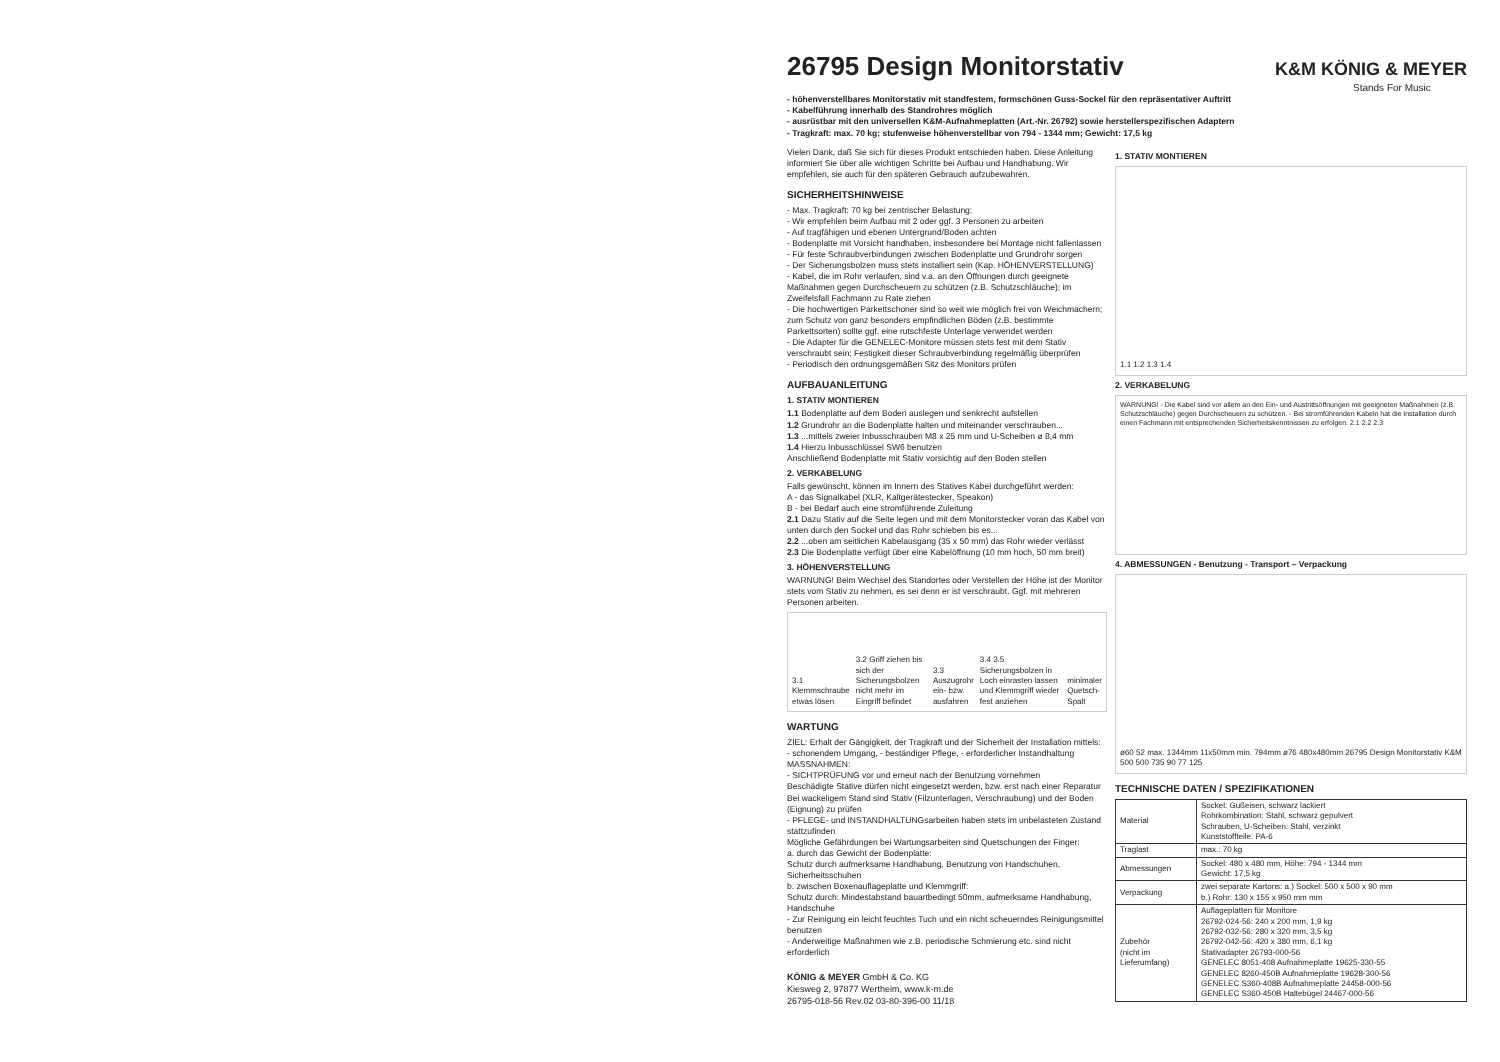26795 Design Monitorstativ
K&M KÖNIG & MEYER
Stands For Music
- höhenverstellbares Monitorstativ mit standfestem, formschönen Guss-Sockel für den repräsentativer Auftritt
- Kabelführung innerhalb des Standrohres möglich
- ausrüstbar mit den universellen K&M-Aufnahmeplatten (Art.-Nr. 26792) sowie herstellerspezifischen Adaptern
- Tragkraft: max. 70 kg; stufenweise höhenverstellbar von 794 - 1344 mm; Gewicht: 17,5 kg
Vielen Dank, daß Sie sich für dieses Produkt entschieden haben. Diese Anleitung informiert Sie über alle wichtigen Schritte bei Aufbau und Handhabung. Wir empfehlen, sie auch für den späteren Gebrauch aufzubewahren.
SICHERHEITSHINWEISE
- Max. Tragkraft: 70 kg bei zentrischer Belastung;
- Wir empfehlen beim Aufbau mit 2 oder ggf. 3 Personen zu arbeiten
- Auf tragfähigen und ebenen Untergrund/Boden achten
- Bodenplatte mit Vorsicht handhaben, insbesondere bei Montage nicht fallenlassen
- Für feste Schraubverbindungen zwischen Bodenplatte und Grundrohr sorgen
- Der Sicherungsbolzen muss stets installiert sein (Kap. HÖHENVERSTELLUNG)
- Kabel, die im Rohr verlaufen, sind v.a. an den Öffnungen durch geeignete Maßnahmen gegen Durchscheuern zu schützen (z.B. Schutzschläuche); im Zweifelsfall Fachmann zu Rate ziehen
- Die hochwertigen Parkettschoner sind so weit wie möglich frei von Weichmachern; zum Schutz von ganz besonders empfindlichen Böden (z.B. bestimmte Parkettsorten) sollte ggf. eine rutschfeste Unterlage verwendet werden
- Die Adapter für die GENELEC-Monitore müssen stets fest mit dem Stativ verschraubt sein; Festigkeit dieser Schraubverbindung regelmäßig überprüfen
- Periodisch den ordnungsgemäßen Sitz des Monitors prüfen
AUFBAUANLEITUNG
1. STATIV MONTIEREN
1.1 Bodenplatte auf dem Boden auslegen und senkrecht aufstellen
1.2 Grundrohr an die Bodenplatte halten und miteinander verschrauben...
1.3 ...mittels zweier Inbusschrauben M8 x 25 mm und U-Scheiben ø 8,4 mm
1.4 Hierzu Inbusschlüssel SW6 benutzen
Anschließend Bodenplatte mit Stativ vorsichtig auf den Boden stellen
2. VERKABELUNG
Falls gewünscht, können im Innern des Statives Kabel durchgeführt werden:
A - das Signalkabel (XLR, Kaltgerätestecker, Speakon)
B - bei Bedarf auch eine stromführende Zuleitung
2.1 Dazu Stativ auf die Seite legen und mit dem Monitorstecker voran das Kabel von unten durch den Sockel und das Rohr schieben bis es...
2.2 ...oben am seitlichen Kabelausgang (35 x 50 mm) das Rohr wieder verlässt
2.3 Die Bodenplatte verfügt über eine Kabelöffnung (10 mm hoch, 50 mm breit)
3. HÖHENVERSTELLUNG
WARNUNG! Beim Wechsel des Standortes oder Verstellen der Höhe ist der Monitor stets vom Stativ zu nehmen, es sei denn er ist verschraubt. Ggf. mit mehreren Personen arbeiten.
3.1 Klemmschraube etwas lösen 3.2 Griff ziehen bis sich der Sicherungsbolzen nicht mehr im Eingriff befindet 3.3 Auszugrohr ein- bzw. ausfahren 3.4 3.5 Sicherungsbolzen in Loch einrasten lassen und Klemmgriff wieder fest anziehen minimaler Quetsch-Spalt
WARTUNG
ZIEL: Erhalt der Gängigkeit, der Tragkraft und der Sicherheit der Installation mittels:
- schonendem Umgang, - beständiger Pflege, - erforderlicher Instandhaltung
MASSNAHMEN:
- SICHTPRÜFUNG vor und erneut nach der Benutzung vornehmen
Beschädigte Stative dürfen nicht eingesetzt werden, bzw. erst nach einer Reparatur
Bei wackeligem Stand sind Stativ (Filzunterlagen, Verschraubung) und der Boden (Eignung) zu prüfen
- PFLEGE- und INSTANDHALTUNGsarbeiten haben stets im unbelasteten Zustand stattzufinden
Mögliche Gefährdungen bei Wartungsarbeiten sind Quetschungen der Finger:
a. durch das Gewicht der Bodenplatte:
Schutz durch aufmerksame Handhabung, Benutzung von Handschuhen, Sicherheitsschuhen
b. zwischen Boxenauflageplatte und Klemmgriff:
Schutz durch: Mindestabstand bauartbedingt 50mm, aufmerksame Handhabung, Handschuhe
- Zur Reinigung ein leicht feuchtes Tuch und ein nicht scheuerndes Reinigungsmittel benutzen
- Anderweitige Maßnahmen wie z.B. periodische Schmierung etc. sind nicht erforderlich
KÖNIG & MEYER GmbH & Co. KG
Kiesweg 2, 97877 Wertheim, www.k-m.de
26795-018-56 Rev.02 03-80-396-00 11/18
1. STATIV MONTIEREN
1.1 1.2 1.3 1.4
2. VERKABELUNG
WARNUNG! - Die Kabel sind vor allem an den Ein- und Austrittsöffnungen mit geeigneten Maßnahmen (z.B. Schutzschläuche) gegen Durchscheuern zu schützen. - Bei stromführenden Kabeln hat die Installation durch einen Fachmann mit entsprechenden Sicherheitskenntnissen zu erfolgen. 2.1 2.2 2.3
4. ABMESSUNGEN - Benutzung - Transport – Verpackung
ø60 52 max. 1344mm 11x50mm min. 794mm ø76 480x480mm 26795 Design Monitorstativ K&M 500 500 735 90 77 125
TECHNISCHE DATEN / SPEZIFIKATIONEN
| Material | Sockel: Gußeisen, schwarz lackiert Rohrkombination: Stahl, schwarz gepulvert Schrauben, U-Scheiben: Stahl, verzinkt Kunststoffteile: PA-6 |
| Traglast | max.: 70 kg |
| Abmessungen | Sockel: 480 x 480 mm, Höhe: 794 - 1344 mm Gewicht: 17,5 kg |
| Verpackung | zwei separate Kartons: a.) Sockel: 500 x 500 x 90 mm b.) Rohr: 130 x 155 x 950 mm mm |
| Zubehör (nicht im Lieferumfang) | Auflageplatten für Monitore 26792-024-56: 240 x 200 mm, 1,9 kg 26792-032-56: 280 x 320 mm, 3,5 kg 26792-042-56: 420 x 380 mm, 6,1 kg Stativadapter 26793-000-56 GENELEC 8051-408 Aufnahmeplatte 19625-330-55 GENELEC 8260-450B Aufnahmeplatte 19628-300-56 GENELEC S360-408B Aufnahmeplatte 24458-000-56 GENELEC S360-450B Haltebügel 24467-000-56 |